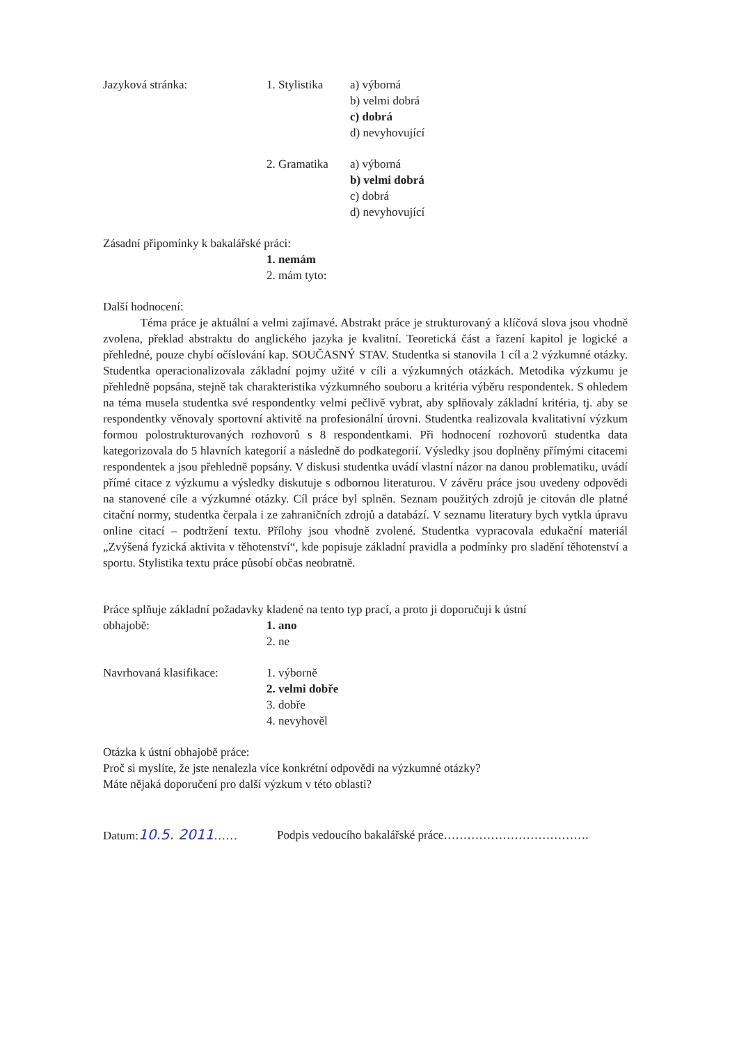Jazyková stránka: 1. Stylistika
a) výborná
b) velmi dobrá
c) dobrá
d) nevyhovující
2. Gramatika
a) výborná
b) velmi dobrá
c) dobrá
d) nevyhovující
Zásadní připomínky k bakalářské práci:
1. nemám
2. mám tyto:
Další hodnocení:
Téma práce je aktuální a velmi zajímavé. Abstrakt práce je strukturovaný a klíčová slova jsou vhodně zvolena, překlad abstraktu do anglického jazyka je kvalitní. Teoretická část a řazení kapitol je logické a přehledné, pouze chybí očíslování kap. SOUČASNÝ STAV. Studentka si stanovila 1 cíl a 2 výzkumné otázky. Studentka operacionalizovala základní pojmy užité v cíli a výzkumných otázkách. Metodika výzkumu je přehledně popsána, stejně tak charakteristika výzkumného souboru a kritéria výběru respondentek. S ohledem na téma musela studentka své respondentky velmi pečlivě vybrat, aby splňovaly základní kritéria, tj. aby se respondentky věnovaly sportovní aktivitě na profesionální úrovni. Studentka realizovala kvalitativní výzkum formou polostrukturovaných rozhovorů s 8 respondentkami. Při hodnocení rozhovorů studentka data kategorizovala do 5 hlavních kategorií a následně do podkategorií. Výsledky jsou doplněny přímými citacemi respondentek a jsou přehledně popsány. V diskusi studentka uvádí vlastní názor na danou problematiku, uvádí přímé citace z výzkumu a výsledky diskutuje s odbornou literaturou. V závěru práce jsou uvedeny odpovědi na stanovené cíle a výzkumné otázky. Cíl práce byl splněn. Seznam použitých zdrojů je citován dle platné citační normy, studentka čerpala i ze zahraničních zdrojů a databází. V seznamu literatury bych vytkla úpravu online citací – podtržení textu. Přílohy jsou vhodně zvolené. Studentka vypracovala edukační materiál „Zvýšená fyzická aktivita v těhotenství“, kde popisuje základní pravidla a podmínky pro sladění těhotenství a sportu. Stylistika textu práce působí občas neobratně.
Práce splňuje základní požadavky kladené na tento typ prací, a proto ji doporučuji k ústní
obhajobě: 1. ano
2. ne
Navrhovaná klasifikace: 1. výborně
2. velmi dobře
3. dobře
4. nevyhověl
Otázka k ústní obhajobě práce:
Proč si myslíte, že jste nenalezla více konkrétní odpovědi na výzkumné otázky?
Máte nějaká doporučení pro další výzkum v této oblasti?
Datum:10.5. 2011…… Podpis vedoucího bakalářské práce……………………………….